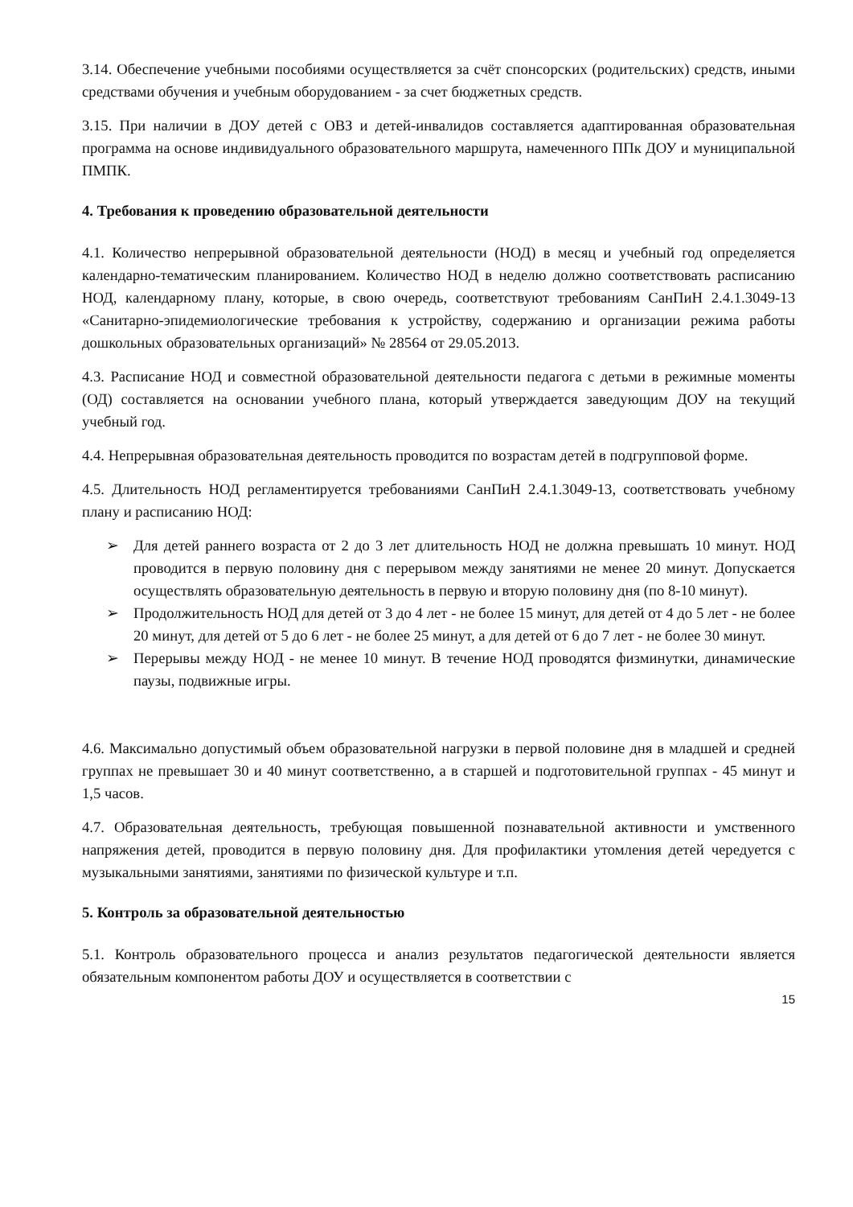3.14. Обеспечение учебными пособиями осуществляется за счёт спонсорских (родительских) средств, иными средствами обучения и учебным оборудованием - за счет бюджетных средств.
3.15. При наличии в ДОУ детей с ОВЗ и детей-инвалидов составляется адаптированная образовательная программа на основе индивидуального образовательного маршрута, намеченного ППк ДОУ и муниципальной ПМПК.
4. Требования к проведению образовательной деятельности
4.1. Количество непрерывной образовательной деятельности (НОД) в месяц и учебный год определяется календарно-тематическим планированием. Количество НОД в неделю должно соответствовать расписанию НОД, календарному плану, которые, в свою очередь, соответствуют требованиям СанПиН 2.4.1.3049-13 «Санитарно-эпидемиологические требования к устройству, содержанию и организации режима работы дошкольных образовательных организаций» № 28564 от 29.05.2013.
4.3. Расписание НОД и совместной образовательной деятельности педагога с детьми в режимные моменты (ОД) составляется на основании учебного плана, который утверждается заведующим ДОУ на текущий учебный год.
4.4. Непрерывная образовательная деятельность проводится по возрастам детей в подгрупповой форме.
4.5. Длительность НОД регламентируется требованиями СанПиН 2.4.1.3049-13, соответствовать учебному плану и расписанию НОД:
➢ Для детей раннего возраста от 2 до 3 лет длительность НОД не должна превышать 10 минут. НОД проводится в первую половину дня с перерывом между занятиями не менее 20 минут. Допускается осуществлять образовательную деятельность в первую и вторую половину дня (по 8-10 минут).
➢ Продолжительность НОД для детей от 3 до 4 лет - не более 15 минут, для детей от 4 до 5 лет - не более 20 минут, для детей от 5 до 6 лет - не более 25 минут, а для детей от 6 до 7 лет - не более 30 минут.
➢ Перерывы между НОД - не менее 10 минут. В течение НОД проводятся физминутки, динамические паузы, подвижные игры.
4.6. Максимально допустимый объем образовательной нагрузки в первой половине дня в младшей и средней группах не превышает 30 и 40 минут соответственно, а в старшей и подготовительной группах - 45 минут и 1,5 часов.
4.7. Образовательная деятельность, требующая повышенной познавательной активности и умственного напряжения детей, проводится в первую половину дня. Для профилактики утомления детей чередуется с музыкальными занятиями, занятиями по физической культуре и т.п.
5. Контроль за образовательной деятельностью
5.1. Контроль образовательного процесса и анализ результатов педагогической деятельности является обязательным компонентом работы ДОУ и осуществляется в соответствии с
15